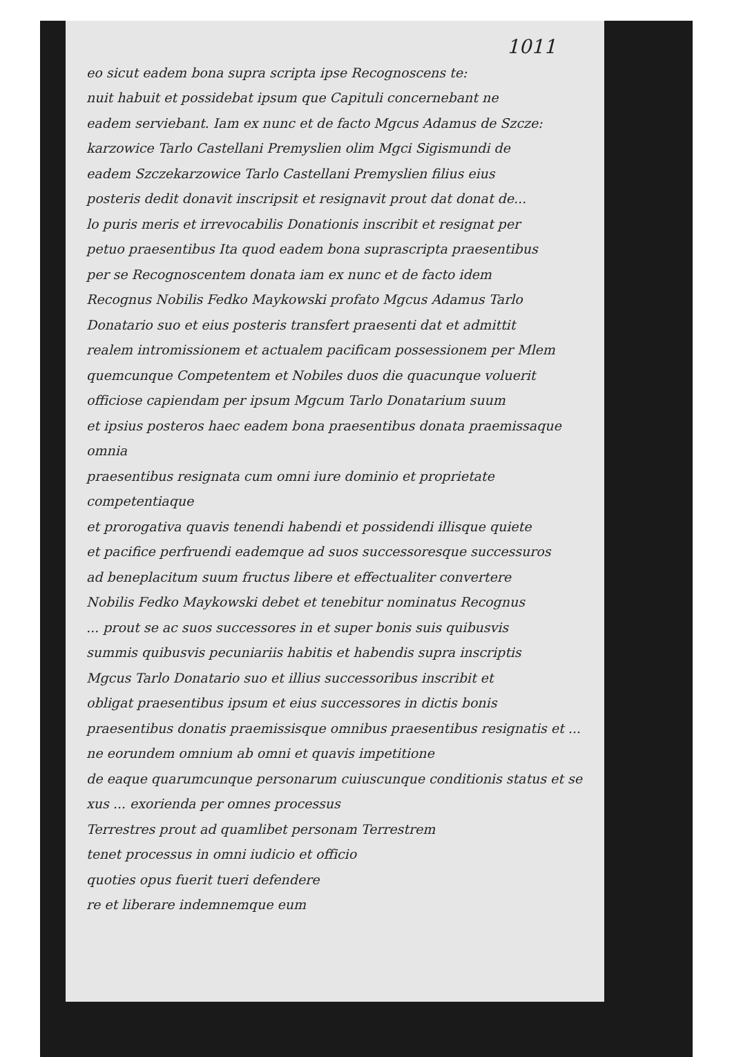1011
eo sicut eadem bona supra scripta ipse Recognoscens te:
nuit habuit et possidebat ipsum que Capituli concernebant ne
eadem serviebant. Iam ex nunc et de facto Mgcus Adamus de Szcze:
karzowice Tarlo Castellani Premyslien olim Mgci Sigismundi de
eadem Szczekarzowice Tarlo Castellani Premyslien filius eius
posteris dedit donavit inscripsit et resignavit prout dat donat de...
lo puris meris et irrevocabilis Donationis inscribit et resignat per
petuo praesentibus Ita quod eadem bona suprascripta praesentibus
per se Recognoscentem donata iam ex nunc et de facto idem
Recognus Nobilis Fedko Maykowski profato Mgcus Adamus Tarlo
Donatario suo et eius posteris transfert praesenti dat et admittit
realem intromissionem et actualem pacificam possessionem per Mlem
quemcunque Competentem et Nobiles duos die quacunque voluerit
officiose capiendam per ipsum Mgcum Tarlo Donatarium suum
et ipsius posteros haec eadem bona praesentibus donata praemissaque omnia
praesentibus resignata cum omni iure dominio et proprietate competentiaque
et prorogativa quavis tenendi habendi et possidendi illisque quiete
et pacifice perfruendi eademque ad suos successoresque successuros
ad beneplacitum suum fructus libere et effectualiter convertere
Nobilis Fedko Maykowski debet et tenebitur nominatus Recognus
... prout se ac suos successores in et super bonis suis quibusvis
summis quibusvis pecuniariis habitis et habendis supra inscriptis
Mgcus Tarlo Donatario suo et illius successoribus inscribit et
obligat praesentibus ipsum et eius successores in dictis bonis
praesentibus donatis praemissisque omnibus praesentibus resignatis et ...
ne eorundem omnium ab omni et quavis impetitione
de eaque quarumcunque personarum cuiuscunque conditionis status et se
xus ... exorienda per omnes processus
Terrestres prout ad quamlibet personam Terrestrem
tenet processus in omni iudicio et officio
quoties opus fuerit tueri defendere
re et liberare indemnemque eum